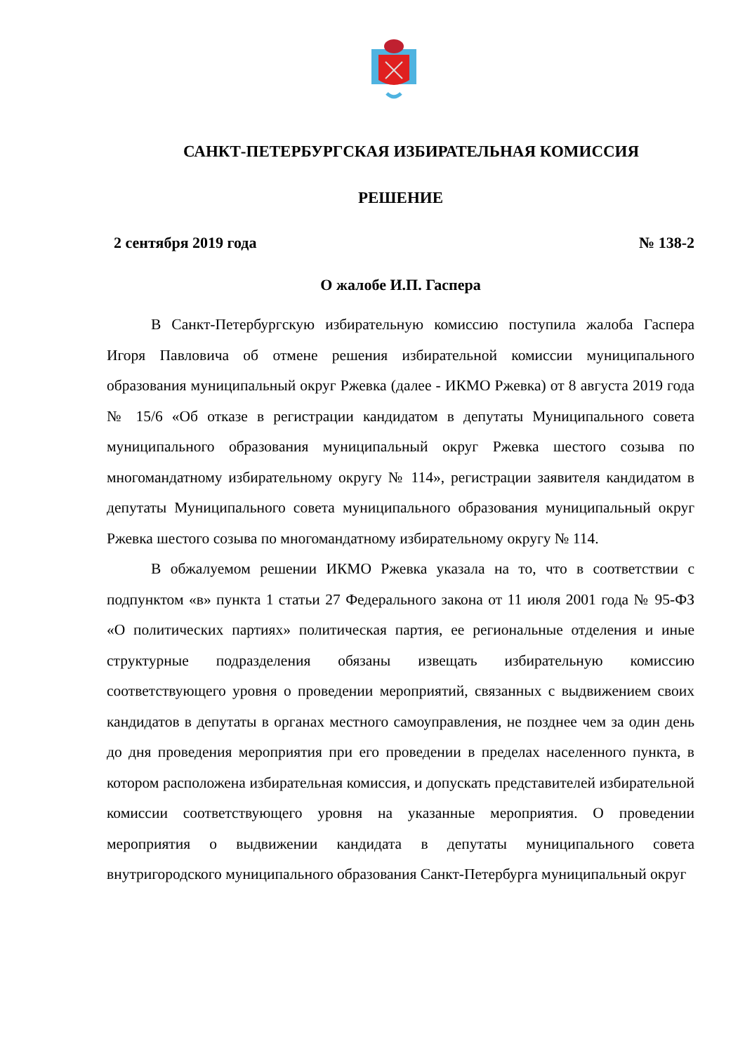САНКТ-ПЕТЕРБУРГСКАЯ ИЗБИРАТЕЛЬНАЯ КОМИССИЯ
РЕШЕНИЕ
2 сентября 2019 года № 138-2
О жалобе И.П. Гаспера
В Санкт-Петербургскую избирательную комиссию поступила жалоба Гаспера Игоря Павловича об отмене решения избирательной комиссии муниципального образования муниципальный округ Ржевка (далее - ИКМО Ржевка) от 8 августа 2019 года № 15/6 «Об отказе в регистрации кандидатом в депутаты Муниципального совета муниципального образования муниципальный округ Ржевка шестого созыва по многомандатному избирательному округу № 114», регистрации заявителя кандидатом в депутаты Муниципального совета муниципального образования муниципальный округ Ржевка шестого созыва по многомандатному избирательному округу № 114.
В обжалуемом решении ИКМО Ржевка указала на то, что в соответствии с подпунктом «в» пункта 1 статьи 27 Федерального закона от 11 июля 2001 года № 95-ФЗ «О политических партиях» политическая партия, ее региональные отделения и иные структурные подразделения обязаны извещать избирательную комиссию соответствующего уровня о проведении мероприятий, связанных с выдвижением своих кандидатов в депутаты в органах местного самоуправления, не позднее чем за один день до дня проведения мероприятия при его проведении в пределах населенного пункта, в котором расположена избирательная комиссия, и допускать представителей избирательной комиссии соответствующего уровня на указанные мероприятия. О проведении мероприятия о выдвижении кандидата в депутаты муниципального совета внутригородского муниципального образования Санкт-Петербурга муниципальный округ